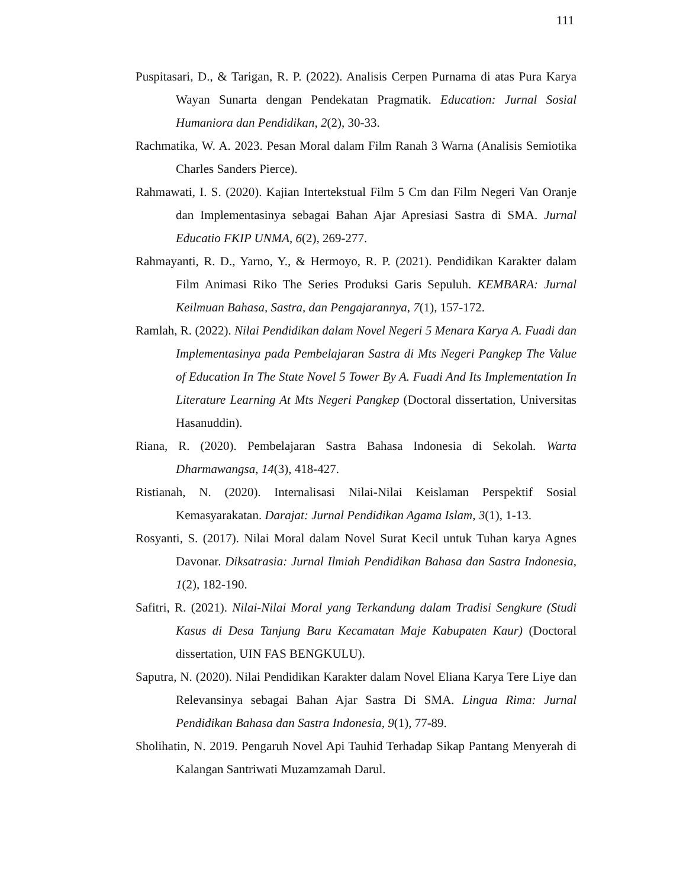111
Puspitasari, D., & Tarigan, R. P. (2022). Analisis Cerpen Purnama di atas Pura Karya Wayan Sunarta dengan Pendekatan Pragmatik. Education: Jurnal Sosial Humaniora dan Pendidikan, 2(2), 30-33.
Rachmatika, W. A. 2023. Pesan Moral dalam Film Ranah 3 Warna (Analisis Semiotika Charles Sanders Pierce).
Rahmawati, I. S. (2020). Kajian Intertekstual Film 5 Cm dan Film Negeri Van Oranje dan Implementasinya sebagai Bahan Ajar Apresiasi Sastra di SMA. Jurnal Educatio FKIP UNMA, 6(2), 269-277.
Rahmayanti, R. D., Yarno, Y., & Hermoyo, R. P. (2021). Pendidikan Karakter dalam Film Animasi Riko The Series Produksi Garis Sepuluh. KEMBARA: Jurnal Keilmuan Bahasa, Sastra, dan Pengajarannya, 7(1), 157-172.
Ramlah, R. (2022). Nilai Pendidikan dalam Novel Negeri 5 Menara Karya A. Fuadi dan Implementasinya pada Pembelajaran Sastra di Mts Negeri Pangkep The Value of Education In The State Novel 5 Tower By A. Fuadi And Its Implementation In Literature Learning At Mts Negeri Pangkep (Doctoral dissertation, Universitas Hasanuddin).
Riana, R. (2020). Pembelajaran Sastra Bahasa Indonesia di Sekolah. Warta Dharmawangsa, 14(3), 418-427.
Ristianah, N. (2020). Internalisasi Nilai-Nilai Keislaman Perspektif Sosial Kemasyarakatan. Darajat: Jurnal Pendidikan Agama Islam, 3(1), 1-13.
Rosyanti, S. (2017). Nilai Moral dalam Novel Surat Kecil untuk Tuhan karya Agnes Davonar. Diksatrasia: Jurnal Ilmiah Pendidikan Bahasa dan Sastra Indonesia, 1(2), 182-190.
Safitri, R. (2021). Nilai-Nilai Moral yang Terkandung dalam Tradisi Sengkure (Studi Kasus di Desa Tanjung Baru Kecamatan Maje Kabupaten Kaur) (Doctoral dissertation, UIN FAS BENGKULU).
Saputra, N. (2020). Nilai Pendidikan Karakter dalam Novel Eliana Karya Tere Liye dan Relevansinya sebagai Bahan Ajar Sastra Di SMA. Lingua Rima: Jurnal Pendidikan Bahasa dan Sastra Indonesia, 9(1), 77-89.
Sholihatin, N. 2019. Pengaruh Novel Api Tauhid Terhadap Sikap Pantang Menyerah di Kalangan Santriwati Muzamzamah Darul.